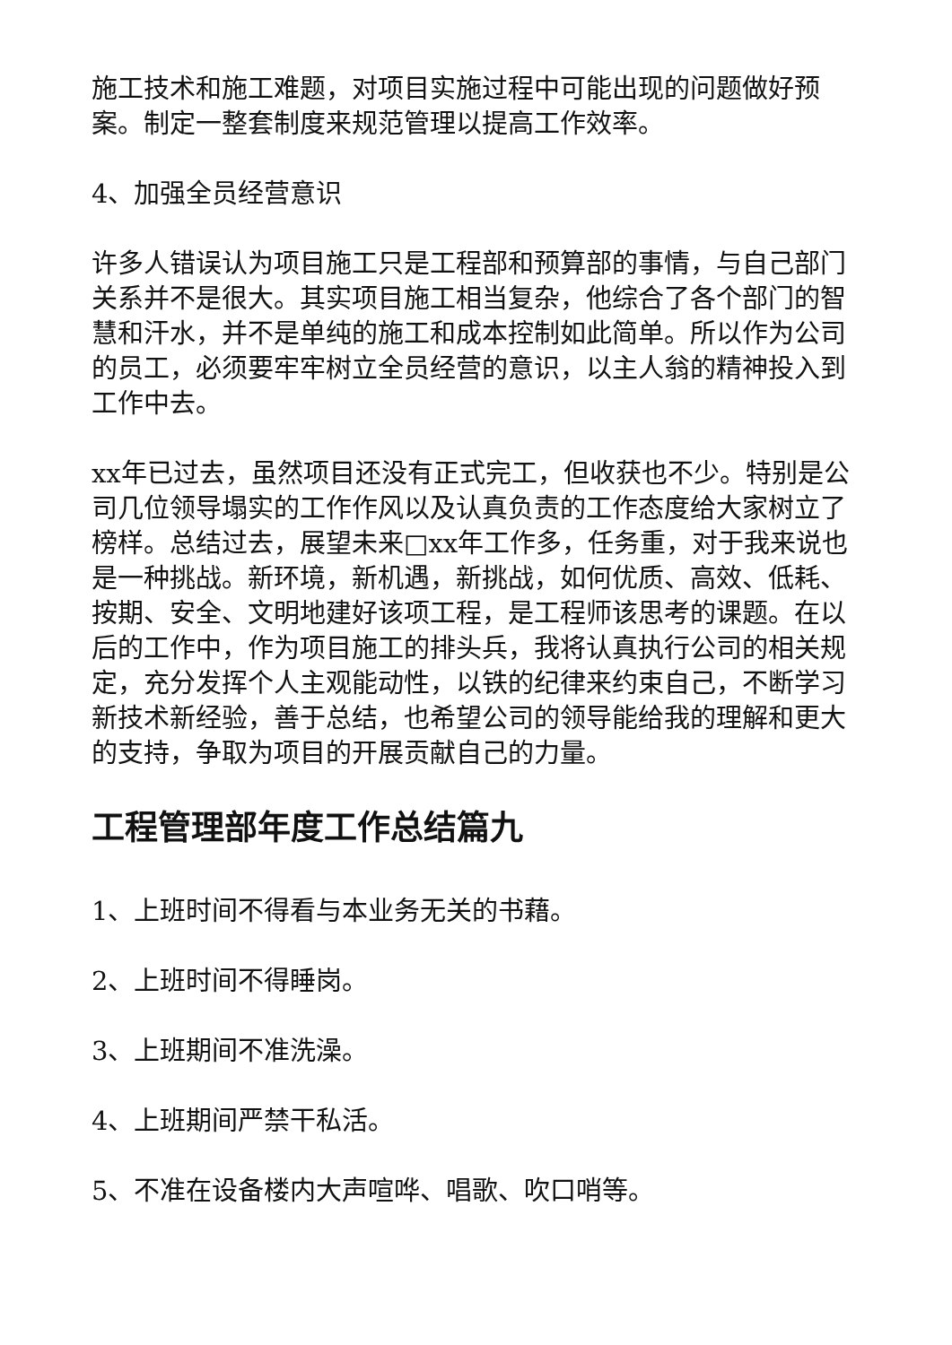施工技术和施工难题，对项目实施过程中可能出现的问题做好预案。制定一整套制度来规范管理以提高工作效率。
4、加强全员经营意识
许多人错误认为项目施工只是工程部和预算部的事情，与自己部门关系并不是很大。其实项目施工相当复杂，他综合了各个部门的智慧和汗水，并不是单纯的施工和成本控制如此简单。所以作为公司的员工，必须要牢牢树立全员经营的意识，以主人翁的精神投入到工作中去。
xx年已过去，虽然项目还没有正式完工，但收获也不少。特别是公司几位领导塌实的工作作风以及认真负责的工作态度给大家树立了榜样。总结过去，展望未来□xx年工作多，任务重，对于我来说也是一种挑战。新环境，新机遇，新挑战，如何优质、高效、低耗、按期、安全、文明地建好该项工程，是工程师该思考的课题。在以后的工作中，作为项目施工的排头兵，我将认真执行公司的相关规定，充分发挥个人主观能动性，以铁的纪律来约束自己，不断学习新技术新经验，善于总结，也希望公司的领导能给我的理解和更大的支持，争取为项目的开展贡献自己的力量。
工程管理部年度工作总结篇九
1、上班时间不得看与本业务无关的书藉。
2、上班时间不得睡岗。
3、上班期间不准洗澡。
4、上班期间严禁干私活。
5、不准在设备楼内大声喧哗、唱歌、吹口哨等。